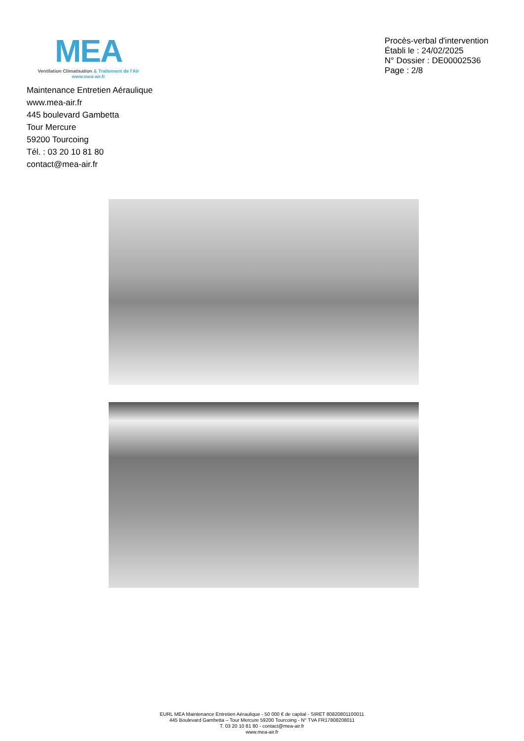MEA
Ventilation Climatisation & Traitement de l'Air
www.mea-air.fr
Procès-verbal d'intervention
Établi le : 24/02/2025
N° Dossier : DE00002536
Page : 2/8
Maintenance Entretien Aéraulique
www.mea-air.fr
445 boulevard Gambetta
Tour Mercure
59200 Tourcoing
Tél. : 03 20 10 81 80
contact@mea-air.fr
EURL MEA Maintenance Entretien Aéraulique - 50 000 € de capital - SIRET 80820801100011
445 Boulevard Gambetta – Tour Mercure 59200 Tourcoing - N° TVA FR17808208011
T. 03 20 10 81 80 - contact@mea-air.fr
www.mea-air.fr